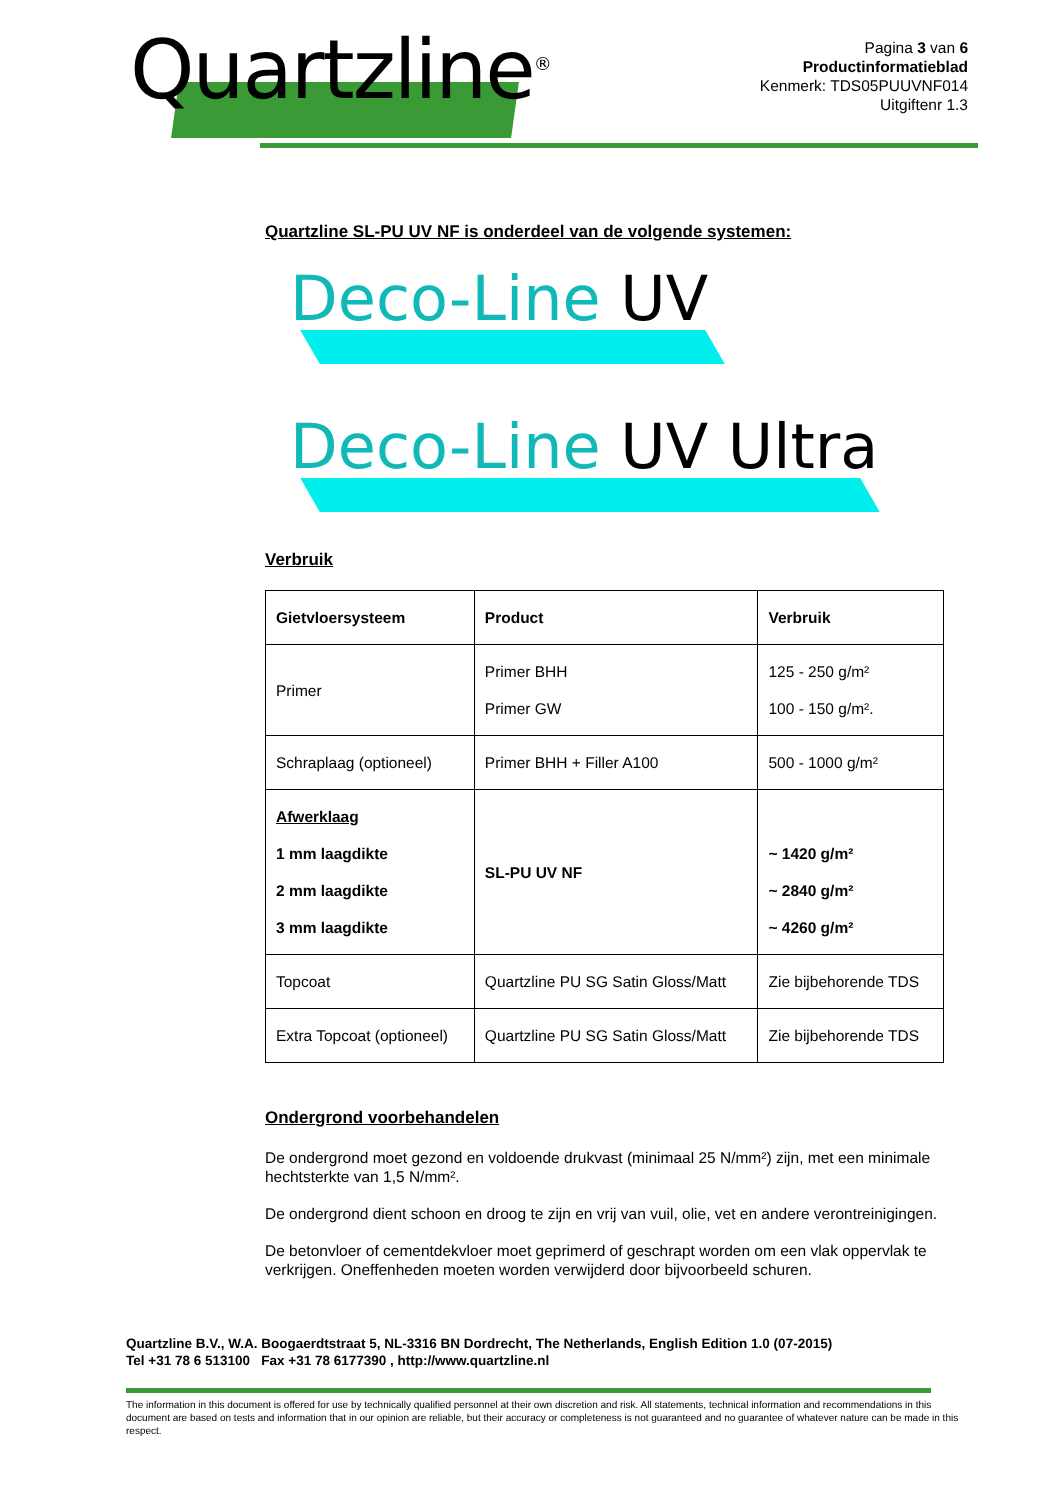Quartzline<sup>®</sup>
Pagina 3 van 6
Productinformatieblad
Kenmerk: TDS05PUUVNF014
Uitgiftenr 1.3
Quartzline SL-PU UV NF is onderdeel van de volgende systemen:
Deco-Line UV
Deco-Line UV Ultra
Verbruik
| Gietvloersysteem | Product | Verbruik |
| --- | --- | --- |
| Primer | Primer BHH Primer GW | 125 - 250 g/m² 100 - 150 g/m². |
| Schraplaag (optioneel) | Primer BHH + Filler A100 | 500 - 1000 g/m² |
| Afwerklaag 1 mm laagdikte 2 mm laagdikte 3 mm laagdikte | SL-PU UV NF | ~ 1420 g/m² ~ 2840 g/m² ~ 4260 g/m² |
| Topcoat | Quartzline PU SG Satin Gloss/Matt | Zie bijbehorende TDS |
| Extra Topcoat (optioneel) | Quartzline PU SG Satin Gloss/Matt | Zie bijbehorende TDS |
Ondergrond voorbehandelen
De ondergrond moet gezond en voldoende drukvast (minimaal 25 N/mm²) zijn, met een minimale hechtsterkte van 1,5 N/mm².
De ondergrond dient schoon en droog te zijn en vrij van vuil, olie, vet en andere verontreinigingen.
De betonvloer of cementdekvloer moet geprimerd of geschrapt worden om een vlak oppervlak te verkrijgen. Oneffenheden moeten worden verwijderd door bijvoorbeeld schuren.
Quartzline B.V., W.A. Boogaerdtstraat 5, NL-3316 BN Dordrecht, The Netherlands, English Edition 1.0 (07-2015)
Tel +31 78 6 513100 Fax +31 78 6177390 , http://www.quartzline.nl
The information in this document is offered for use by technically qualified personnel at their own discretion and risk. All statements, technical information and recommendations in this document are based on tests and information that in our opinion are reliable, but their accuracy or completeness is not guaranteed and no guarantee of whatever nature can be made in this respect.